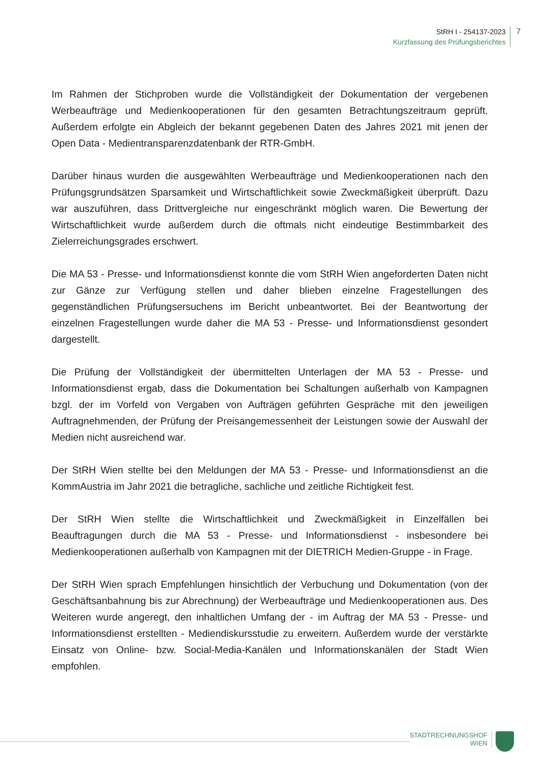StRH I - 254137-2023
Kurzfassung des Prüfungsberichtes
7
Im Rahmen der Stichproben wurde die Vollständigkeit der Dokumentation der vergebenen Werbeaufträge und Medienkooperationen für den gesamten Betrachtungszeitraum geprüft. Außerdem erfolgte ein Abgleich der bekannt gegebenen Daten des Jahres 2021 mit jenen der Open Data - Medientransparenzdatenbank der RTR-GmbH.
Darüber hinaus wurden die ausgewählten Werbeaufträge und Medienkooperationen nach den Prüfungsgrundsätzen Sparsamkeit und Wirtschaftlichkeit sowie Zweckmäßigkeit überprüft. Dazu war auszuführen, dass Drittvergleiche nur eingeschränkt möglich waren. Die Bewertung der Wirtschaftlichkeit wurde außerdem durch die oftmals nicht eindeutige Bestimmbarkeit des Zielerreichungsgrades erschwert.
Die MA 53 - Presse- und Informationsdienst konnte die vom StRH Wien angeforderten Daten nicht zur Gänze zur Verfügung stellen und daher blieben einzelne Fragestellungen des gegenständlichen Prüfungsersuchens im Bericht unbeantwortet. Bei der Beantwortung der einzelnen Fragestellungen wurde daher die MA 53 - Presse- und Informationsdienst gesondert dargestellt.
Die Prüfung der Vollständigkeit der übermittelten Unterlagen der MA 53 - Presse- und Informationsdienst ergab, dass die Dokumentation bei Schaltungen außerhalb von Kampagnen bzgl. der im Vorfeld von Vergaben von Aufträgen geführten Gespräche mit den jeweiligen Auftragnehmenden, der Prüfung der Preisangemessenheit der Leistungen sowie der Auswahl der Medien nicht ausreichend war.
Der StRH Wien stellte bei den Meldungen der MA 53 - Presse- und Informationsdienst an die KommAustria im Jahr 2021 die betragliche, sachliche und zeitliche Richtigkeit fest.
Der StRH Wien stellte die Wirtschaftlichkeit und Zweckmäßigkeit in Einzelfällen bei Beauftragungen durch die MA 53 - Presse- und Informationsdienst - insbesondere bei Medienkooperationen außerhalb von Kampagnen mit der DIETRICH Medien-Gruppe - in Frage.
Der StRH Wien sprach Empfehlungen hinsichtlich der Verbuchung und Dokumentation (von der Geschäftsanbahnung bis zur Abrechnung) der Werbeaufträge und Medienkooperationen aus. Des Weiteren wurde angeregt, den inhaltlichen Umfang der - im Auftrag der MA 53 - Presse- und Informationsdienst erstellten - Mediendiskursstudie zu erweitern. Außerdem wurde der verstärkte Einsatz von Online- bzw. Social-Media-Kanälen und Informationskanälen der Stadt Wien empfohlen.
STADTRECHNUNGSHOF
WIEN